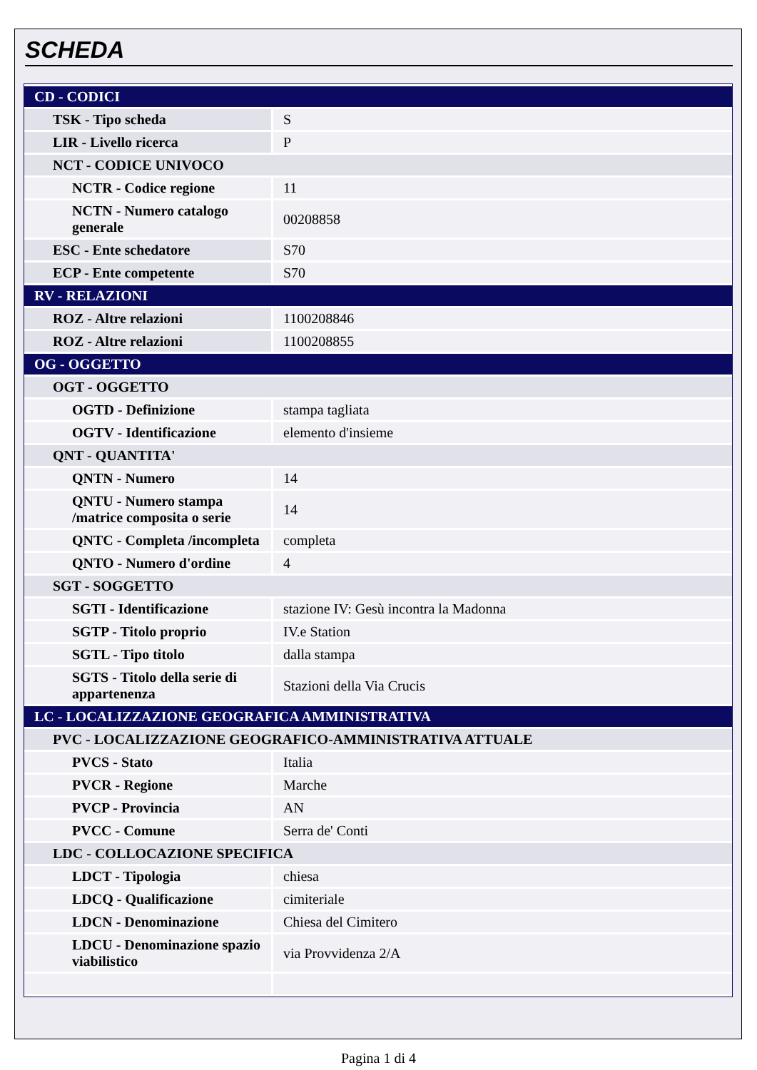SCHEDA
| CD - CODICI | |
| TSK - Tipo scheda | S |
| LIR - Livello ricerca | P |
| NCT - CODICE UNIVOCO | |
| NCTR - Codice regione | 11 |
| NCTN - Numero catalogo generale | 00208858 |
| ESC - Ente schedatore | S70 |
| ECP - Ente competente | S70 |
| RV - RELAZIONI | |
| ROZ - Altre relazioni | 1100208846 |
| ROZ - Altre relazioni | 1100208855 |
| OG - OGGETTO | |
| OGT - OGGETTO | |
| OGTD - Definizione | stampa tagliata |
| OGTV - Identificazione | elemento d'insieme |
| QNT - QUANTITA' | |
| QNTN - Numero | 14 |
| QNTU - Numero stampa /matrice composita o serie | 14 |
| QNTC - Completa /incompleta | completa |
| QNTO - Numero d'ordine | 4 |
| SGT - SOGGETTO | |
| SGTI - Identificazione | stazione IV: Gesù incontra la Madonna |
| SGTP - Titolo proprio | IV.e Station |
| SGTL - Tipo titolo | dalla stampa |
| SGTS - Titolo della serie di appartenenza | Stazioni della Via Crucis |
| LC - LOCALIZZAZIONE GEOGRAFICA AMMINISTRATIVA | |
| PVC - LOCALIZZAZIONE GEOGRAFICO-AMMINISTRATIVA ATTUALE | |
| PVCS - Stato | Italia |
| PVCR - Regione | Marche |
| PVCP - Provincia | AN |
| PVCC - Comune | Serra de' Conti |
| LDC - COLLOCAZIONE SPECIFICA | |
| LDCT - Tipologia | chiesa |
| LDCQ - Qualificazione | cimiteriale |
| LDCN - Denominazione | Chiesa del Cimitero |
| LDCU - Denominazione spazio viabilistico | via Provvidenza 2/A |
Pagina 1 di 4